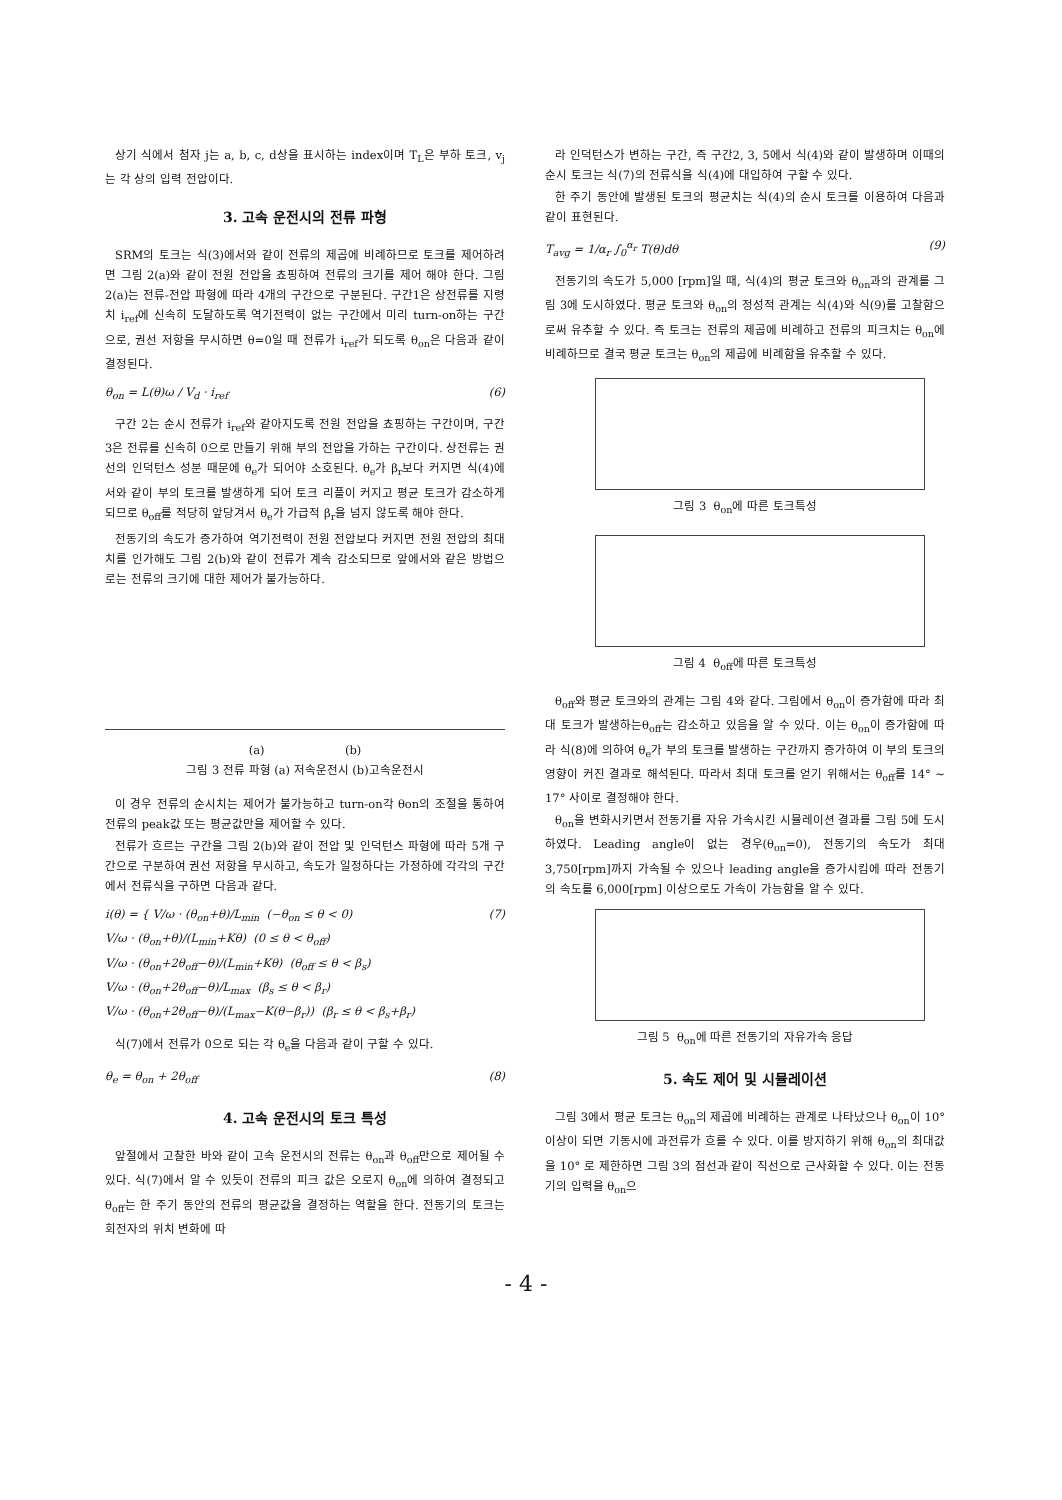상기 식에서 첨자 j는 a, b, c, d상을 표시하는 index이며 T<sub>L</sub>은 부하 토크, v<sub>j</sub>는 각 상의 입력 전압이다.
3. 고속 운전시의 전류 파형
SRM의 토크는 식(3)에서와 같이 전류의 제곱에 비례하므로 토크를 제어하려면 그림 2(a)와 같이 전원 전압을 쵸핑하여 전류의 크기를 제어 해야 한다. 그림 2(a)는 전류-전압 파형에 따라 4개의 구간으로 구분된다. 구간1은 상전류를 지령치 i<sub>ref</sub>에 신속히 도달하도록 역기전력이 없는 구간에서 미리 turn-on하는 구간으로, 권선 저항을 무시하면 θ=0일 때 전류가 i<sub>ref</sub>가 되도록 θ<sub>on</sub>은 다음과 같이 결정된다.
θ<sub>on</sub> = L(θ)ω / V<sub>d</sub> · i<sub>ref</sub> (6)
구간 2는 순시 전류가 i<sub>ref</sub>와 같아지도록 전원 전압을 쵸핑하는 구간이며, 구간 3은 전류를 신속히 0으로 만들기 위해 부의 전압을 가하는 구간이다. 상전류는 권선의 인덕턴스 성분 때문에 θ<sub>e</sub>가 되어야 소호된다. θ<sub>e</sub>가 β<sub>r</sub>보다 커지면 식(4)에서와 같이 부의 토크를 발생하게 되어 토크 리플이 커지고 평균 토크가 감소하게 되므로 θ<sub>off</sub>를 적당히 앞당겨서 θ<sub>e</sub>가 가급적 β<sub>r</sub>을 넘지 않도록 해야 한다.
전동기의 속도가 증가하여 역기전력이 전원 전압보다 커지면 전원 전압의 최대치를 인가해도 그림 2(b)와 같이 전류가 계속 감소되므로 앞에서와 같은 방법으로는 전류의 크기에 대한 제어가 불가능하다.
(a) (b)
그림 3 전류 파형 (a) 저속운전시 (b)고속운전시
이 경우 전류의 순시치는 제어가 불가능하고 turn-on각 θon의 조절을 통하여 전류의 peak값 또는 평균값만을 제어할 수 있다.
전류가 흐르는 구간을 그림 2(b)와 같이 전압 및 인덕턴스 파형에 따라 5개 구간으로 구분하여 권선 저항을 무시하고, 속도가 일정하다는 가정하에 각각의 구간에서 전류식을 구하면 다음과 같다.
i(θ) = { V/ω · (θ<sub>on</sub>+θ)/L<sub>min</sub> (−θ<sub>on</sub> ≤ θ < 0)
V/ω · (θ<sub>on</sub>+θ)/(L<sub>min</sub>+Kθ) (0 ≤ θ < θ<sub>off</sub>)
V/ω · (θ<sub>on</sub>+2θ<sub>off</sub>−θ)/(L<sub>min</sub>+Kθ) (θ<sub>off</sub> ≤ θ < β<sub>s</sub>)
V/ω · (θ<sub>on</sub>+2θ<sub>off</sub>−θ)/L<sub>max</sub> (β<sub>s</sub> ≤ θ < β<sub>r</sub>)
V/ω · (θ<sub>on</sub>+2θ<sub>off</sub>−θ)/(L<sub>max</sub>−K(θ−β<sub>r</sub>)) (β<sub>r</sub> ≤ θ < β<sub>s</sub>+β<sub>r</sub>) (7)
식(7)에서 전류가 0으로 되는 각 θ<sub>e</sub>을 다음과 같이 구할 수 있다.
θ<sub>e</sub> = θ<sub>on</sub> + 2θ<sub>off</sub> (8)
4. 고속 운전시의 토크 특성
앞절에서 고찰한 바와 같이 고속 운전시의 전류는 θ<sub>on</sub>과 θ<sub>off</sub>만으로 제어될 수 있다. 식(7)에서 알 수 있듯이 전류의 피크 값은 오로지 θ<sub>on</sub>에 의하여 결정되고 θ<sub>off</sub>는 한 주기 동안의 전류의 평균값을 결정하는 역할을 한다. 전동기의 토크는 회전자의 위치 변화에 따
라 인덕턴스가 변하는 구간, 즉 구간2, 3, 5에서 식(4)와 같이 발생하며 이때의 순시 토크는 식(7)의 전류식을 식(4)에 대입하여 구할 수 있다.
한 주기 동안에 발생된 토크의 평균치는 식(4)의 순시 토크를 이용하여 다음과 같이 표현된다.
T<sub>avg</sub> = 1/α<sub>r</sub> ∫<sub>0</sub><sup>α<sub>r</sub></sup> T(θ)dθ (9)
전동기의 속도가 5,000 [rpm]일 때, 식(4)의 평균 토크와 θ<sub>on</sub>과의 관계를 그림 3에 도시하였다. 평균 토크와 θ<sub>on</sub>의 정성적 관계는 식(4)와 식(9)를 고찰함으로써 유추할 수 있다. 즉 토크는 전류의 제곱에 비례하고 전류의 피크치는 θ<sub>on</sub>에 비례하므로 결국 평균 토크는 θ<sub>on</sub>의 제곱에 비례함을 유추할 수 있다.
그림 3 θ<sub>on</sub>에 따른 토크특성
그림 4 θ<sub>off</sub>에 따른 토크특성
θ<sub>off</sub>와 평균 토크와의 관계는 그림 4와 같다. 그림에서 θ<sub>on</sub>이 증가함에 따라 최대 토크가 발생하는θ<sub>off</sub>는 감소하고 있음을 알 수 있다. 이는 θ<sub>on</sub>이 증가함에 따라 식(8)에 의하여 θ<sub>e</sub>가 부의 토크를 발생하는 구간까지 증가하여 이 부의 토크의 영향이 커진 결과로 해석된다. 따라서 최대 토크를 얻기 위해서는 θ<sub>off</sub>를 14° ~ 17° 사이로 결정해야 한다.
θ<sub>on</sub>을 변화시키면서 전동기를 자유 가속시킨 시뮬레이션 결과를 그림 5에 도시하였다. Leading angle이 없는 경우(θ<sub>on</sub>=0), 전동기의 속도가 최대 3,750[rpm]까지 가속될 수 있으나 leading angle을 증가시킴에 따라 전동기의 속도를 6,000[rpm] 이상으로도 가속이 가능함을 알 수 있다.
그림 5 θ<sub>on</sub>에 따른 전동기의 자유가속 응답
5. 속도 제어 및 시뮬레이션
그림 3에서 평균 토크는 θ<sub>on</sub>의 제곱에 비례하는 관계로 나타났으나 θ<sub>on</sub>이 10° 이상이 되면 기동시에 과전류가 흐를 수 있다. 이를 방지하기 위해 θ<sub>on</sub>의 최대값을 10° 로 제한하면 그림 3의 점선과 같이 직선으로 근사화할 수 있다. 이는 전동기의 입력을 θ<sub>on</sub>으
- 4 -